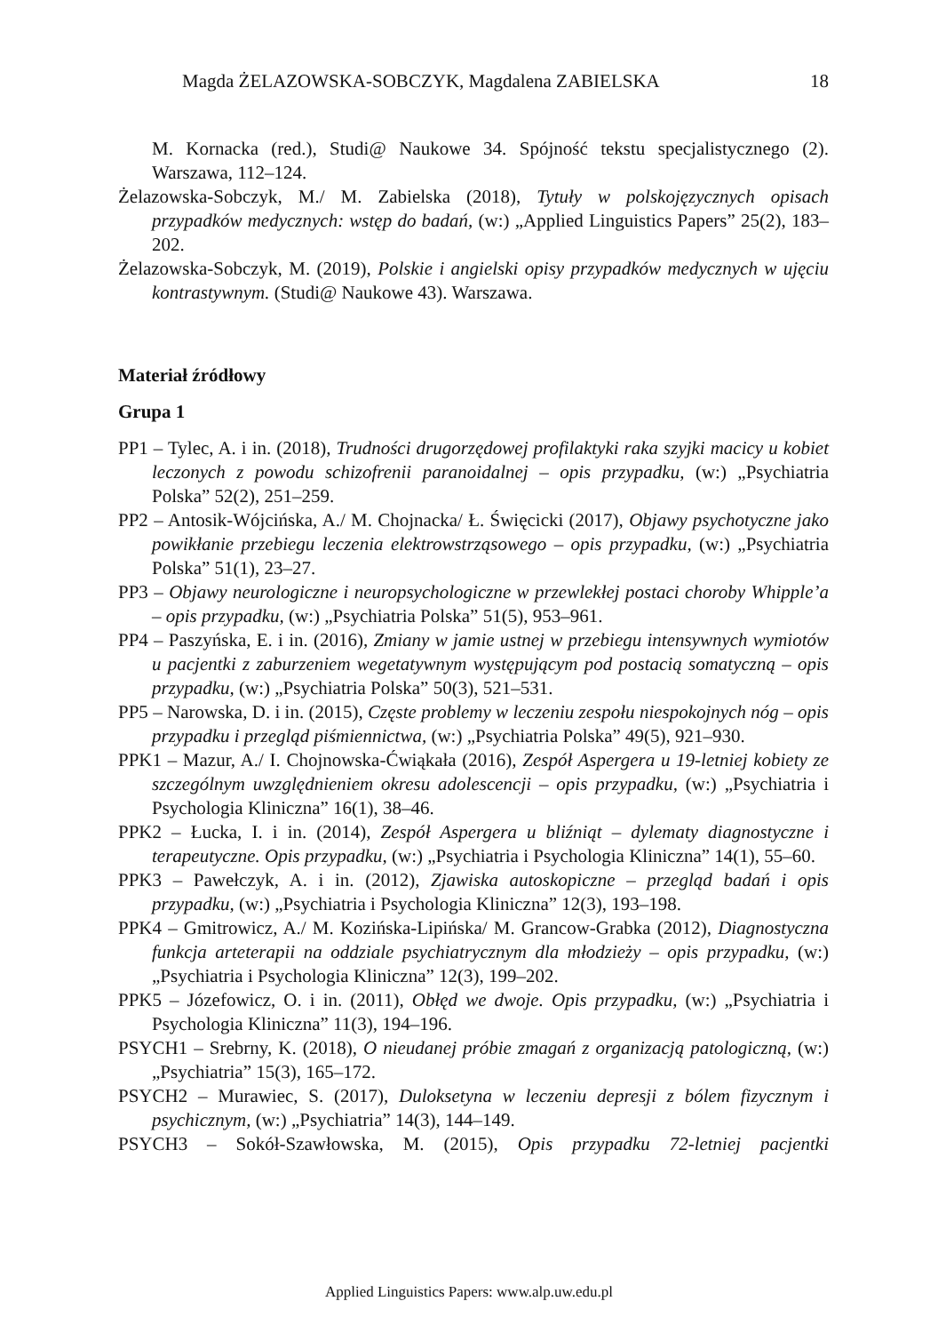Magda ŻELAZOWSKA-SOBCZYK, Magdalena ZABIELSKA 18
M. Kornacka (red.), Studi@ Naukowe 34. Spójność tekstu specjalistycznego (2). Warszawa, 112–124.
Żelazowska-Sobczyk, M./ M. Zabielska (2018), Tytuły w polskojęzycznych opisach przypadków medycznych: wstęp do badań, (w:) „Applied Linguistics Papers” 25(2), 183–202.
Żelazowska-Sobczyk, M. (2019), Polskie i angielski opisy przypadków medycznych w ujęciu kontrastywnym. (Studi@ Naukowe 43). Warszawa.
Materiał źródłowy
Grupa 1
PP1 – Tylec, A. i in. (2018), Trudności drugorzędowej profilaktyki raka szyjki macicy u kobiet leczonych z powodu schizofrenii paranoidalnej – opis przypadku, (w:) „Psychiatria Polska” 52(2), 251–259.
PP2 – Antosik-Wójcińska, A./ M. Chojnacka/ Ł. Święcicki (2017), Objawy psychotyczne jako powikłanie przebiegu leczenia elektrowstrząsowego – opis przypadku, (w:) „Psychiatria Polska” 51(1), 23–27.
PP3 – Objawy neurologiczne i neuropsychologiczne w przewlekłej postaci choroby Whipple’a – opis przypadku, (w:) „Psychiatria Polska” 51(5), 953–961.
PP4 – Paszyńska, E. i in. (2016), Zmiany w jamie ustnej w przebiegu intensywnych wymiotów u pacjentki z zaburzeniem wegetatywnym występującym pod postacią somatyczną – opis przypadku, (w:) „Psychiatria Polska” 50(3), 521–531.
PP5 – Narowska, D. i in. (2015), Częste problemy w leczeniu zespołu niespokojnych nóg – opis przypadku i przegląd piśmiennictwa, (w:) „Psychiatria Polska” 49(5), 921–930.
PPK1 – Mazur, A./ I. Chojnowska-Ćwiąkała (2016), Zespół Aspergera u 19-letniej kobiety ze szczególnym uwzględnieniem okresu adolescencji – opis przypadku, (w:) „Psychiatria i Psychologia Kliniczna” 16(1), 38–46.
PPK2 – Łucka, I. i in. (2014), Zespół Aspergera u bliźniąt – dylematy diagnostyczne i terapeutyczne. Opis przypadku, (w:) „Psychiatria i Psychologia Kliniczna” 14(1), 55–60.
PPK3 – Pawełczyk, A. i in. (2012), Zjawiska autoskopiczne – przegląd badań i opis przypadku, (w:) „Psychiatria i Psychologia Kliniczna” 12(3), 193–198.
PPK4 – Gmitrowicz, A./ M. Kozińska-Lipińska/ M. Grancow-Grabka (2012), Diagnostyczna funkcja arteterapii na oddziale psychiatrycznym dla młodzieży – opis przypadku, (w:) „Psychiatria i Psychologia Kliniczna” 12(3), 199–202.
PPK5 – Józefowicz, O. i in. (2011), Obłęd we dwoje. Opis przypadku, (w:) „Psychiatria i Psychologia Kliniczna” 11(3), 194–196.
PSYCH1 – Srebrny, K. (2018), O nieudanej próbie zmagań z organizacją patologiczną, (w:) „Psychiatria” 15(3), 165–172.
PSYCH2 – Murawiec, S. (2017), Duloksetyna w leczeniu depresji z bólem fizycznym i psychicznym, (w:) „Psychiatria” 14(3), 144–149.
PSYCH3 – Sokół-Szawłowska, M. (2015), Opis przypadku 72-letniej pacjentki
Applied Linguistics Papers: www.alp.uw.edu.pl